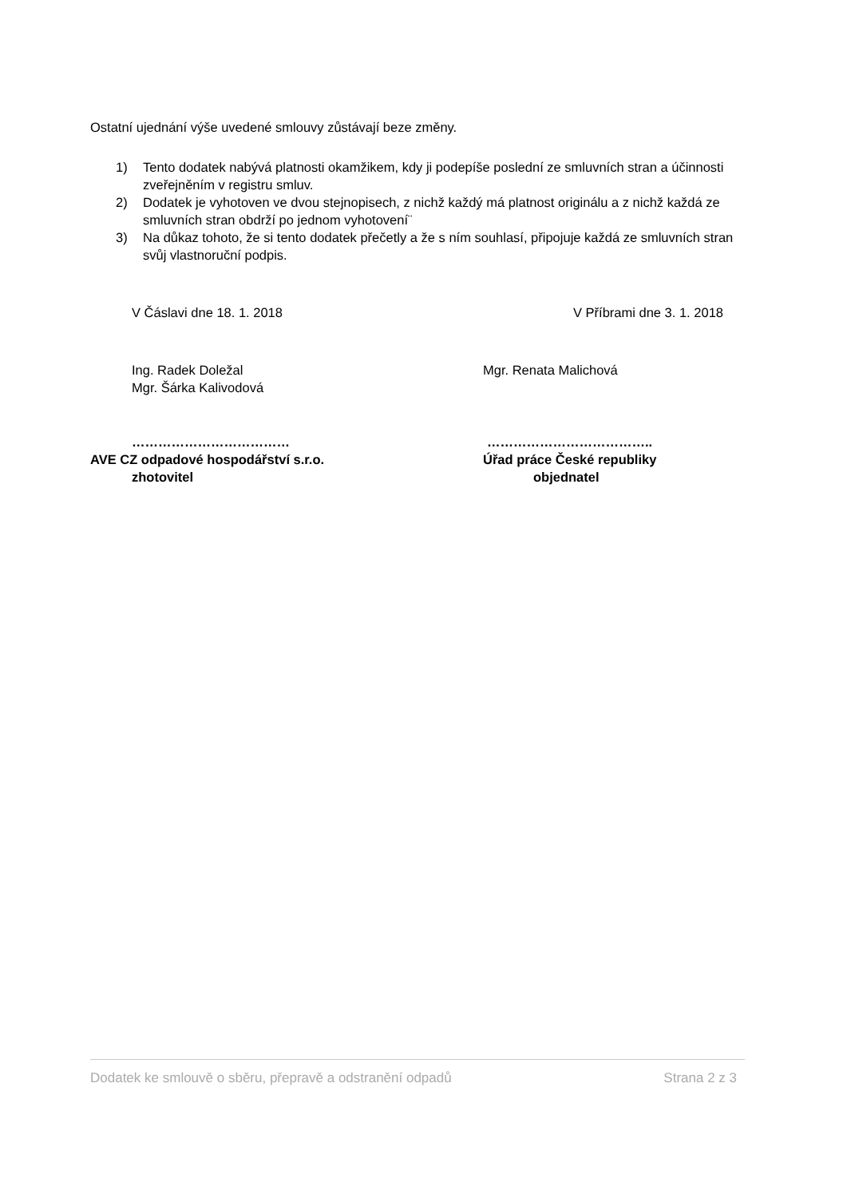Ostatní ujednání výše uvedené smlouvy zůstávají beze změny.
1) Tento dodatek nabývá platnosti okamžikem, kdy ji podepíše poslední ze smluvních stran a účinnosti zveřejněním v registru smluv.
2) Dodatek je vyhotoven ve dvou stejnopisech, z nichž každý má platnost originálu a z nichž každá ze smluvních stran obdrží po jednom vyhotovení¨
3) Na důkaz tohoto, že si tento dodatek přečetly a že s ním souhlasí, připojuje každá ze smluvních stran svůj vlastnoruční podpis.
V Čáslavi dne 18. 1. 2018 V Příbrami dne 3. 1. 2018
Ing. Radek Doležal
Mgr. Šárka Kalivodová
Mgr. Renata Malichová
………………………………
AVE CZ odpadové hospodářství s.r.o.
zhotovitel
………………………………..
Úřad práce České republiky
objednatel
Dodatek ke smlouvě o sběru, přepravě a odstranění odpadů Strana 2 z 3